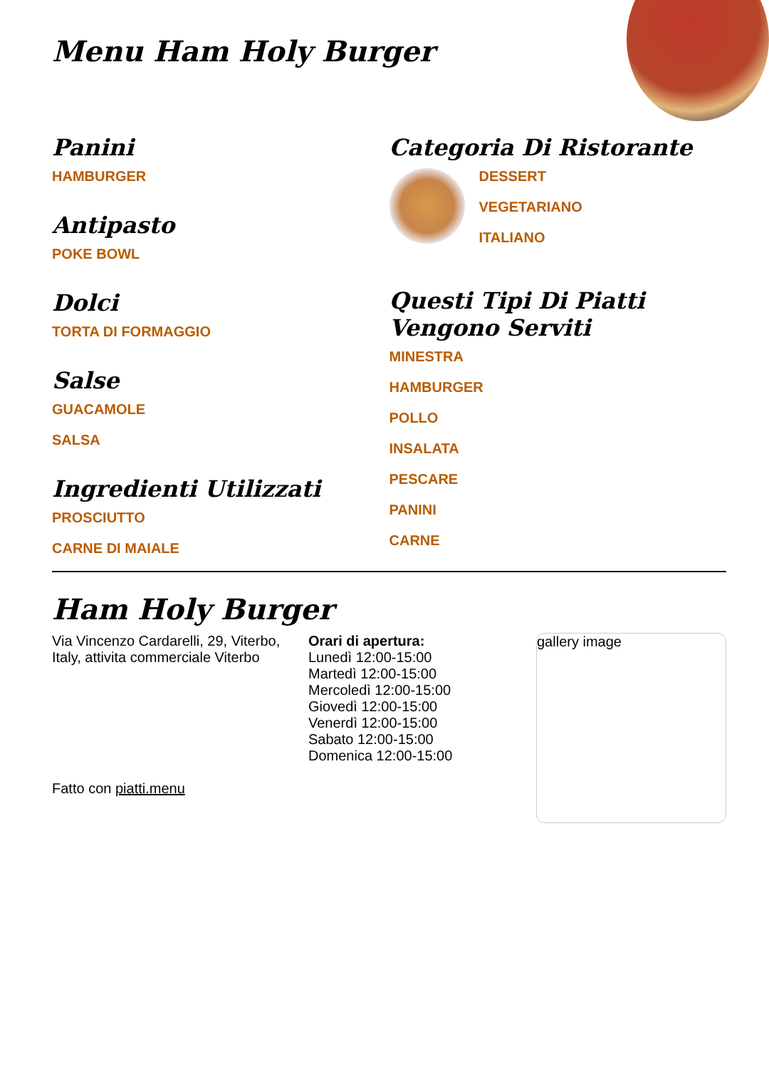Menu Ham Holy Burger
Panini
HAMBURGER
Antipasto
POKE BOWL
Dolci
TORTA DI FORMAGGIO
Salse
GUACAMOLE
SALSA
Ingredienti Utilizzati
PROSCIUTTO
CARNE DI MAIALE
Categoria Di Ristorante
DESSERT
VEGETARIANO
ITALIANO
Questi Tipi Di Piatti Vengono Serviti
MINESTRA
HAMBURGER
POLLO
INSALATA
PESCARE
PANINI
CARNE
Ham Holy Burger
Via Vincenzo Cardarelli, 29, Viterbo, Italy, attivita commerciale Viterbo
Fatto con piatti.menu
Orari di apertura:
Lunedì 12:00-15:00
Martedì 12:00-15:00
Mercoledì 12:00-15:00
Giovedì 12:00-15:00
Venerdì 12:00-15:00
Sabato 12:00-15:00
Domenica 12:00-15:00
gallery image